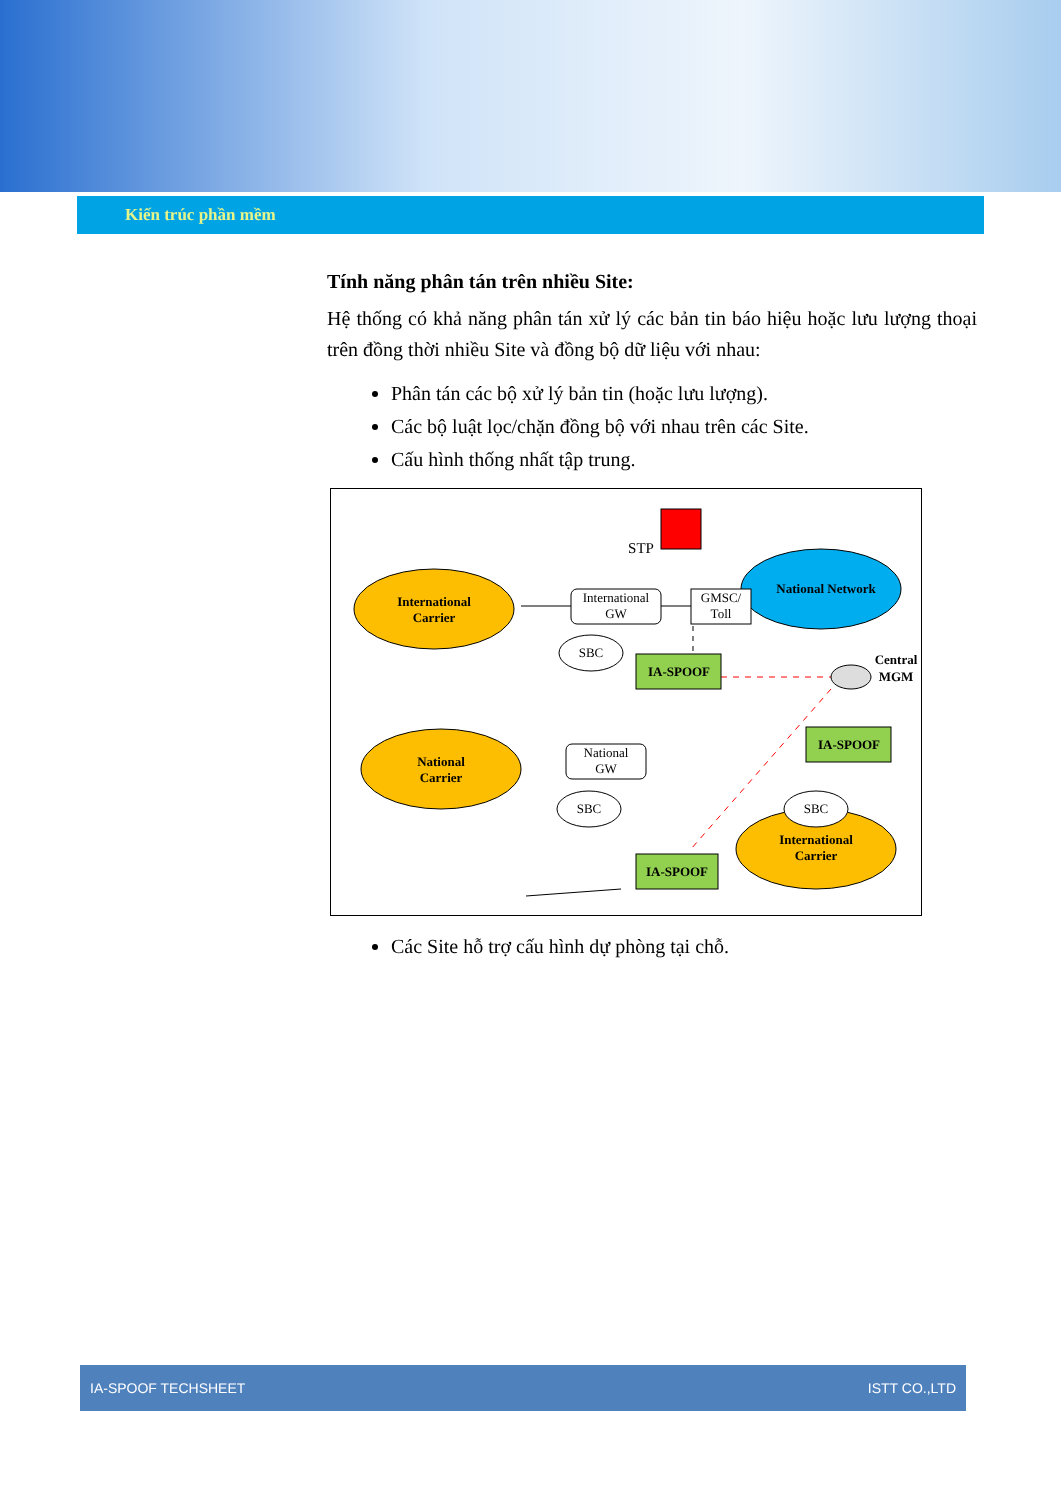Kiến trúc phần mềm
Tính năng phân tán trên nhiều Site:
Hệ thống có khả năng phân tán xử lý các bản tin báo hiệu hoặc lưu lượng thoại trên đồng thời nhiều Site và đồng bộ dữ liệu với nhau:
Phân tán các bộ xử lý bản tin (hoặc lưu lượng).
Các bộ luật lọc/chặn đồng bộ với nhau trên các Site.
Cấu hình thống nhất tập trung.
International
Carrier
National Network
International
GW
GMSC/
Toll
STP
SBC
IA-SPOOF
Central
MGM
IA-SPOOF
National
Carrier
National
GW
SBC
IA-SPOOF
International
Carrier
SBC
Các Site hỗ trợ cấu hình dự phòng tại chỗ.
IA-SPOOF TECHSHEET ISTT CO.,LTD